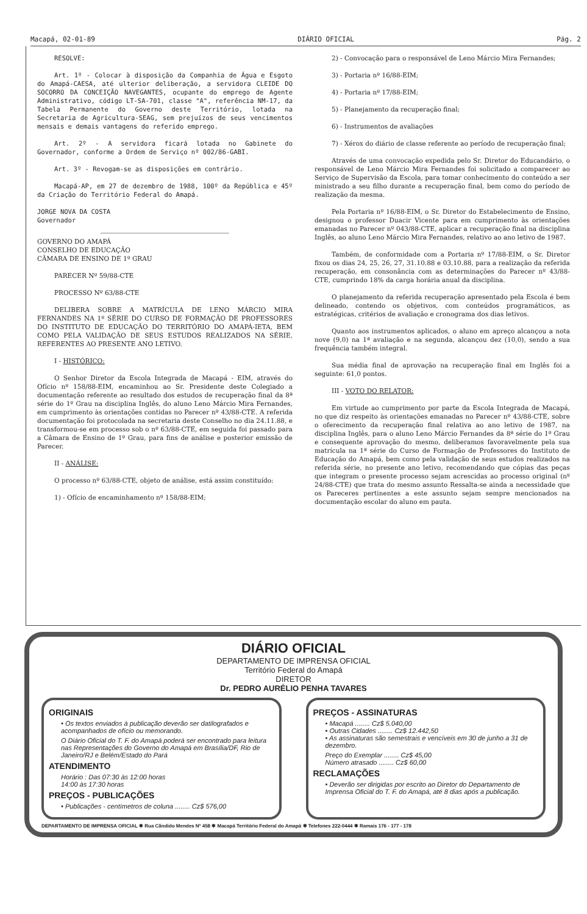Macapá, 02-01-89 DIÁRIO OFICIAL Pág. 2
RESOLVE:
Art. 1º - Colocar à disposição da Companhia de Água e Esgoto do Amapá-CAESA, até ulterior deliberação, a servidora CLEIDE DO SOCORRO DA CONCEIÇÃO NAVEGANTES, ocupante do emprego de Agente Administrativo, código LT-SA-701, classe "A", referência NM-17, da Tabela Permanente do Governo deste Território, lotada na Secretaria de Agricultura-SEAG, sem prejuízos de seus vencimentos mensais e demais vantagens do referido emprego.
Art. 2º - A servidora ficará lotada no Gabinete do Governador, conforme a Ordem de Serviço nº 002/86-GABI.
Art. 3º - Revogam-se as disposições em contrário.
Macapá-AP, em 27 de dezembro de 1988, 100º da República e 45º da Criação do Território Federal do Amapá.
JORGE NOVA DA COSTA
Governador
GOVERNO DO AMAPÁ
CONSELHO DE EDUCAÇÃO
CÂMARA DE ENSINO DE 1º GRAU
PARECER Nº 59/88-CTE
PROCESSO Nº 63/88-CTE
DELIBERA SOBRE A MATRÍCULA DE LENO MÁRCIO MIRA FERNANDES NA 1º SÉRIE DO CURSO DE FORMAÇÃO DE PROFESSORES DO INSTITUTO DE EDUCAÇÃO DO TERRITÓRIO DO AMAPÁ-IETA, BEM COMO PELA VALIDAÇÃO DE SEUS ESTUDOS REALIZADOS NA SÉRIE, REFERENTES AO PRESENTE ANO LETIVO.
I - HISTÓRICO:
O Senhor Diretor da Escola Integrada de Macapá - EIM, através do Ofício nº 158/88-EIM, encaminhou ao Sr. Presidente deste Colegiado a documentação referente ao resultado dos estudos de recuperação final da 8ª série do 1º Grau na disciplina Inglês, do aluno Leno Márcio Mira Fernandes, em cumprimento às orientações contidas no Parecer nº 43/88-CTE. A referida documentação foi protocolada na secretaria deste Conselho no dia 24.11.88, e transformou-se em processo sob o nº 63/88-CTE, em seguida foi passado para a Câmara de Ensino de 1º Grau, para fins de análise e posterior emissão de Parecer.
II - ANÁLISE:
O processo nº 63/88-CTE, objeto de análise, está assim constituído:
1) - Ofício de encaminhamento nº 158/88-EIM;
2) - Convocação para o responsável de Leno Márcio Mira Fernandes;
3) - Portaria nº 16/88-EIM;
4) - Portaria nº 17/88-EIM;
5) - Planejamento da recuperação final;
6) - Instrumentos de avaliações
7) - Xérox do diário de classe referente ao período de recuperação final;
Através de uma convocação expedida pelo Sr. Diretor do Educandário, o responsável de Leno Márcio Mira Fernandes foi solicitado a comparecer ao Serviço de Supervisão da Escola, para tomar conhecimento do conteúdo a ser ministrado a seu filho durante a recuperação final, bem como do período de realização da mesma.
Pela Portaria nº 16/88-EIM, o Sr. Diretor do Estabelecimento de Ensino, designou o professor Duacir Vicente para em cumprimento às orientações emanadas no Parecer nº 043/88-CTE, aplicar a recuperação final na disciplina Inglês, ao aluno Leno Márcio Mira Fernandes, relativo ao ano letivo de 1987.
Também, de conformidade com a Portaria nº 17/88-EIM, o Sr. Diretor fixou os dias 24, 25, 26, 27, 31.10.88 e 03.10.88, para a realização da referida recuperação, em consonância com as determinações do Parecer nº 43/88-CTE, cumprindo 18% da carga horária anual da disciplina.
O planejamento da referida recuperação apresentado pela Escola é bem delineado, contendo os objetivos, com conteúdos programáticos, as estratégicas, critérios de avaliação e cronograma dos dias letivos.
Quanto aos instrumentos aplicados, o aluno em apreço alcançou a nota nove (9,0) na 1ª avaliação e na segunda, alcançou dez (10,0), sendo a sua frequência também integral.
Sua média final de aprovação na recuperação final em Inglês foi a seguinte: 61,0 pontos.
III - VOTO DO RELATOR:
Em virtude ao cumprimento por parte da Escola Integrada de Macapá, no que diz respeito às orientações emanadas no Parecer nº 43/88-CTE, sobre o oferecimento da recuperação final relativa ao ano letivo de 1987, na disciplina Inglês, para o aluno Leno Márcio Fernandes da 8ª série do 1º Grau e consequente aprovação do mesmo, deliberamos favoravelmente pela sua matrícula na 1ª série do Curso de Formação de Professores do Instituto de Educação do Amapá, bem como pela validação de seus estudos realizados na referida série, no presente ano letivo, recomendando que cópias das peças que integram o presente processo sejam acrescidas ao processo original (nº 24/88-CTE) que trata do mesmo assunto Ressalta-se ainda a necessidade que os Pareceres pertinentes a este assunto sejam sempre mencionados na documentação escolar do aluno em pauta.
DIÁRIO OFICIAL
DEPARTAMENTO DE IMPRENSA OFICIAL
Território Federal do Amapá
DIRETOR
Dr. PEDRO AURÉLIO PENHA TAVARES
ORIGINAIS
• Os textos enviados à publicação deverão ser datilografados e acompanhados de ofício ou memorando.
O Diário Oficial do T. F. do Amapá poderá ser encontrado para leitura nas Representações do Governo do Amapá em Brasília/DF, Rio de Janeiro/RJ e Belém/Estado do Pará
ATENDIMENTO
Horário : Das 07:30 às 12:00 horas
14:00 às 17:30 horas
PREÇOS - PUBLICAÇÕES
• Publicações - centímetros de coluna ........ Cz$ 576,00
PREÇOS - ASSINATURAS
• Macapá ........ Cz$ 5.040,00
• Outras Cidades ........ Cz$ 12.442,50
• As assinaturas são semestrais e vencíveis em 30 de junho a 31 de dezembro.
Preço do Exemplar ........ Cz$ 45,00
Número atrasado ........ Cz$ 60,00
RECLAMAÇÕES
• Deverão ser dirigidas por escrito ao Diretor do Departamento de Imprensa Oficial do T. F. do Amapá, até 8 dias após a publicação.
DEPARTAMENTO DE IMPRENSA OFICIAL ✱ Rua Cândido Mendes Nº 458 ✱ Macapá Território Federal do Amapá ✱ Telefones 222-0444 ✱ Ramais 176 - 177 - 178